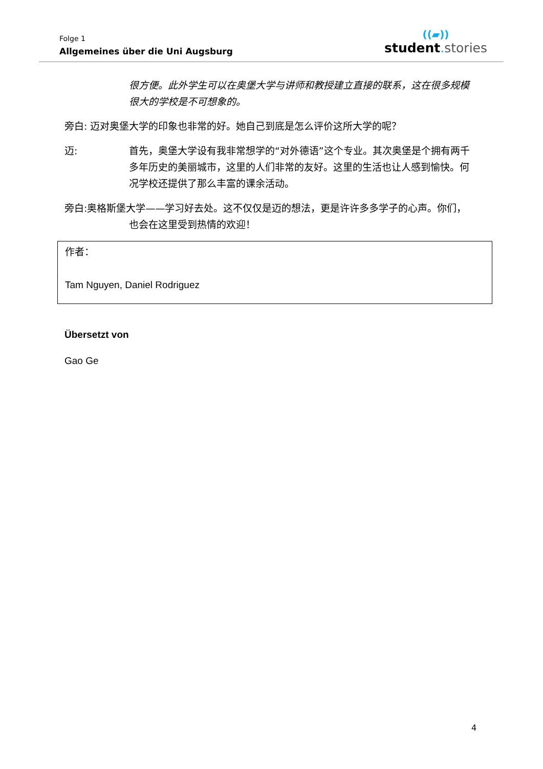Folge 1
Allgemeines über die Uni Augsburg
((▰))
student. stories
很方便。此外学生可以在奥堡大学与讲师和教授建立直接的联系，这在很多规模很大的学校是不可想象的。
旁白: 迈对奥堡大学的印象也非常的好。她自己到底是怎么评价这所大学的呢？
迈: 首先，奥堡大学设有我非常想学的“对外德语”这个专业。其次奥堡是个拥有两千多年历史的美丽城市，这里的人们非常的友好。这里的生活也让人感到愉快。何况学校还提供了那么丰富的课余活动。
旁白:奥格斯堡大学——学习好去处。这不仅仅是迈的想法，更是许许多多学子的心声。你们，也会在这里受到热情的欢迎！
作者：
Tam Nguyen, Daniel Rodriguez
Übersetzt von
Gao Ge
4